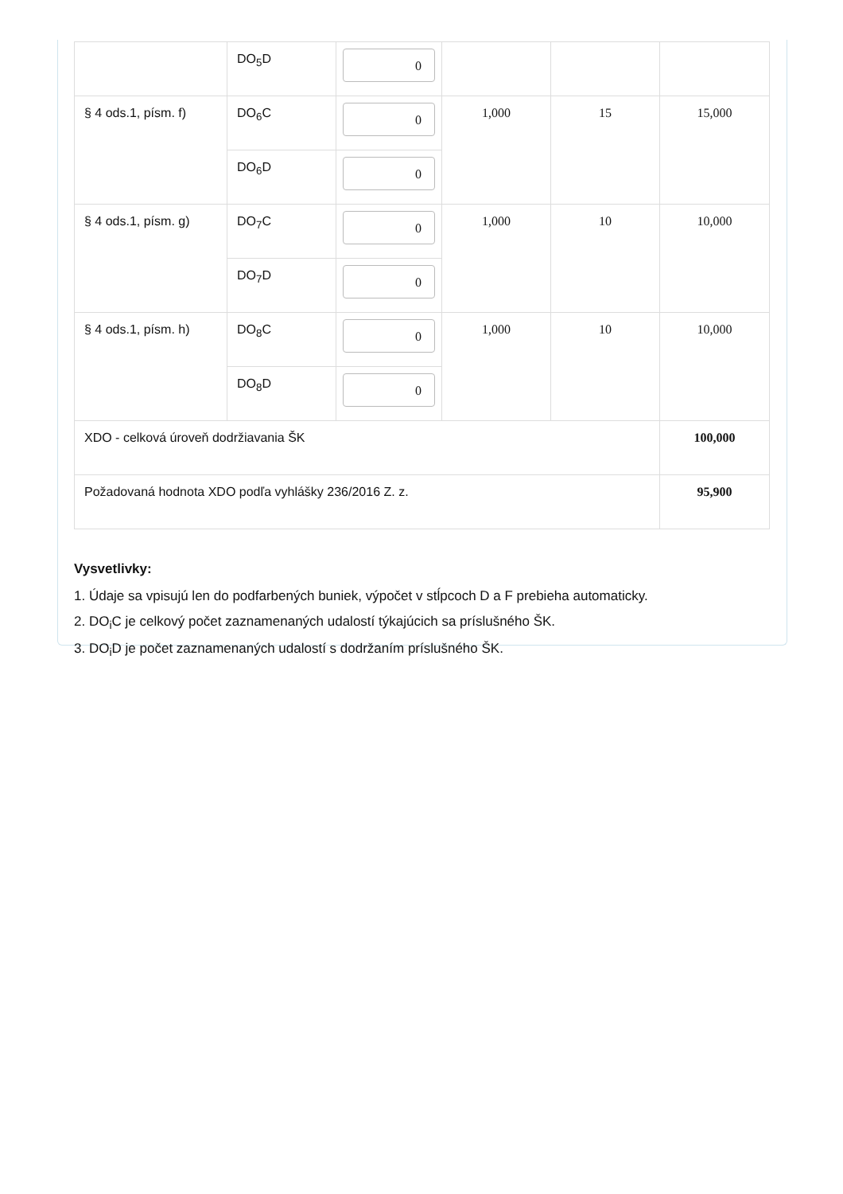| | DO<sub>5</sub>D | 0 | | | |
| § 4 ods.1, písm. f) | DO<sub>6</sub>C | 0 | 1,000 | 15 | 15,000 |
| | DO<sub>6</sub>D | 0 | | | |
| § 4 ods.1, písm. g) | DO<sub>7</sub>C | 0 | 1,000 | 10 | 10,000 |
| | DO<sub>7</sub>D | 0 | | | |
| § 4 ods.1, písm. h) | DO<sub>8</sub>C | 0 | 1,000 | 10 | 10,000 |
| | DO<sub>8</sub>D | 0 | | | |
| XDO - celková úroveň dodržiavania ŠK | | | | | 100,000 |
| Požadovaná hodnota XDO podľa vyhlášky 236/2016 Z. z. | | | | | 95,900 |
Vysvetlivky:
1. Údaje sa vpisujú len do podfarbených buniek, výpočet v stĺpcoch D a F prebieha automaticky.
2. DO<sub>i</sub>C je celkový počet zaznamenaných udalostí týkajúcich sa príslušného ŠK.
3. DO<sub>i</sub>D je počet zaznamenaných udalostí s dodržaním príslušného ŠK.